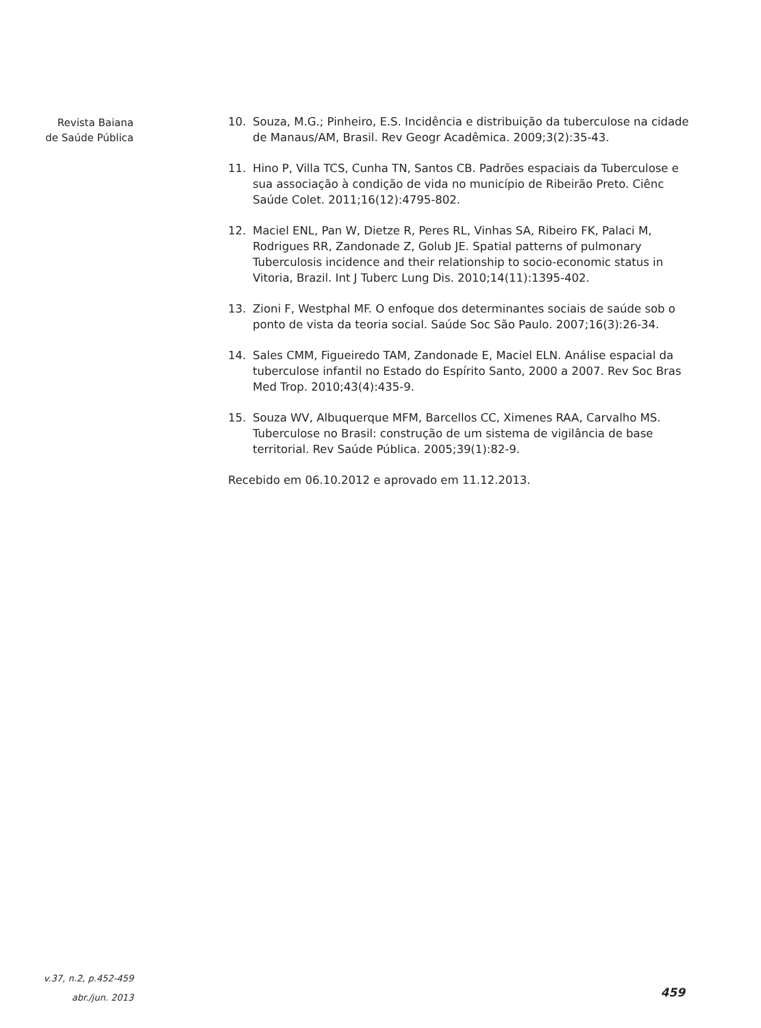Revista Baiana
de Saúde Pública
10. Souza, M.G.; Pinheiro, E.S. Incidência e distribuição da tuberculose na cidade de Manaus/AM, Brasil. Rev Geogr Acadêmica. 2009;3(2):35-43.
11. Hino P, Villa TCS, Cunha TN, Santos CB. Padrões espaciais da Tuberculose e sua associação à condição de vida no município de Ribeirão Preto. Ciênc Saúde Colet. 2011;16(12):4795-802.
12. Maciel ENL, Pan W, Dietze R, Peres RL, Vinhas SA, Ribeiro FK, Palaci M, Rodrigues RR, Zandonade Z, Golub JE. Spatial patterns of pulmonary Tuberculosis incidence and their relationship to socio-economic status in Vitoria, Brazil. Int J Tuberc Lung Dis. 2010;14(11):1395-402.
13. Zioni F, Westphal MF. O enfoque dos determinantes sociais de saúde sob o ponto de vista da teoria social. Saúde Soc São Paulo. 2007;16(3):26-34.
14. Sales CMM, Figueiredo TAM, Zandonade E, Maciel ELN. Análise espacial da tuberculose infantil no Estado do Espírito Santo, 2000 a 2007. Rev Soc Bras Med Trop. 2010;43(4):435-9.
15. Souza WV, Albuquerque MFM, Barcellos CC, Ximenes RAA, Carvalho MS. Tuberculose no Brasil: construção de um sistema de vigilância de base territorial. Rev Saúde Pública. 2005;39(1):82-9.
Recebido em 06.10.2012 e aprovado em 11.12.2013.
v.37, n.2, p.452-459
abr./jun. 2013
459